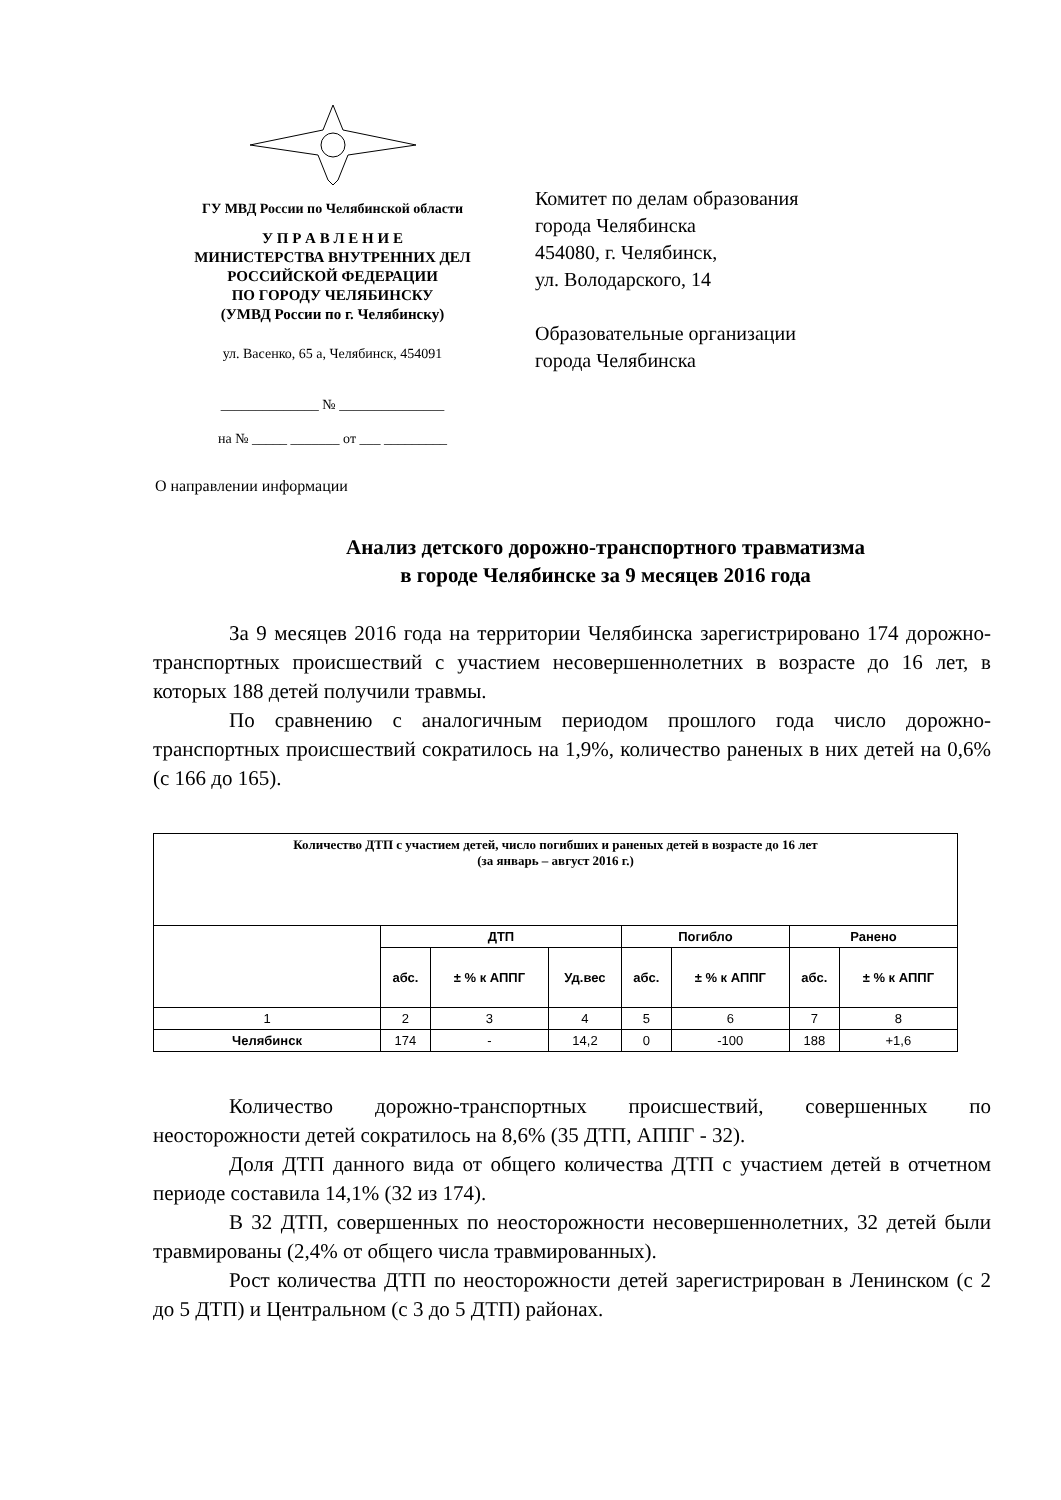ГУ МВД России по Челябинской области
У П Р А В Л Е Н И Е
МИНИСТЕРСТВА ВНУТРЕННИХ ДЕЛ
РОССИЙСКОЙ ФЕДЕРАЦИИ
ПО ГОРОДУ ЧЕЛЯБИНСКУ
(УМВД России по г. Челябинску)
ул. Васенко, 65 а, Челябинск, 454091
______________ № _______________
на № _____ _______ от ___ _________
Комитет по делам образования
города Челябинска
454080, г. Челябинск,
ул. Володарского, 14
Образовательные организации
города Челябинска
О направлении информации
Анализ детского дорожно-транспортного травматизма
в городе Челябинске за 9 месяцев 2016 года
За 9 месяцев 2016 года на территории Челябинска зарегистрировано 174 дорожно-транспортных происшествий с участием несовершеннолетних в возрасте до 16 лет, в которых 188 детей получили травмы.
По сравнению с аналогичным периодом прошлого года число дорожно-транспортных происшествий сократилось на 1,9%, количество раненых в них детей на 0,6% (с 166 до 165).
| Количество ДТП с участием детей, число погибших и раненых детей в возрасте до 16 лет (за январь – август 2016 г.) | | | | | | | |
| --- | --- | --- | --- | --- | --- | --- | --- |
| | ДТП | | | Погибло | | Ранено | |
| | абс. | ± % к АППГ | Уд.вес | абс. | ± % к АППГ | абс. | ± % к АППГ |
| 1 | 2 | 3 | 4 | 5 | 6 | 7 | 8 |
| Челябинск | 174 | - | 14,2 | 0 | -100 | 188 | +1,6 |
Количество дорожно-транспортных происшествий, совершенных по неосторожности детей сократилось на 8,6% (35 ДТП, АППГ - 32).
Доля ДТП данного вида от общего количества ДТП с участием детей в отчетном периоде составила 14,1% (32 из 174).
В 32 ДТП, совершенных по неосторожности несовершеннолетних, 32 детей были травмированы (2,4% от общего числа травмированных).
Рост количества ДТП по неосторожности детей зарегистрирован в Ленинском (с 2 до 5 ДТП) и Центральном (с 3 до 5 ДТП) районах.